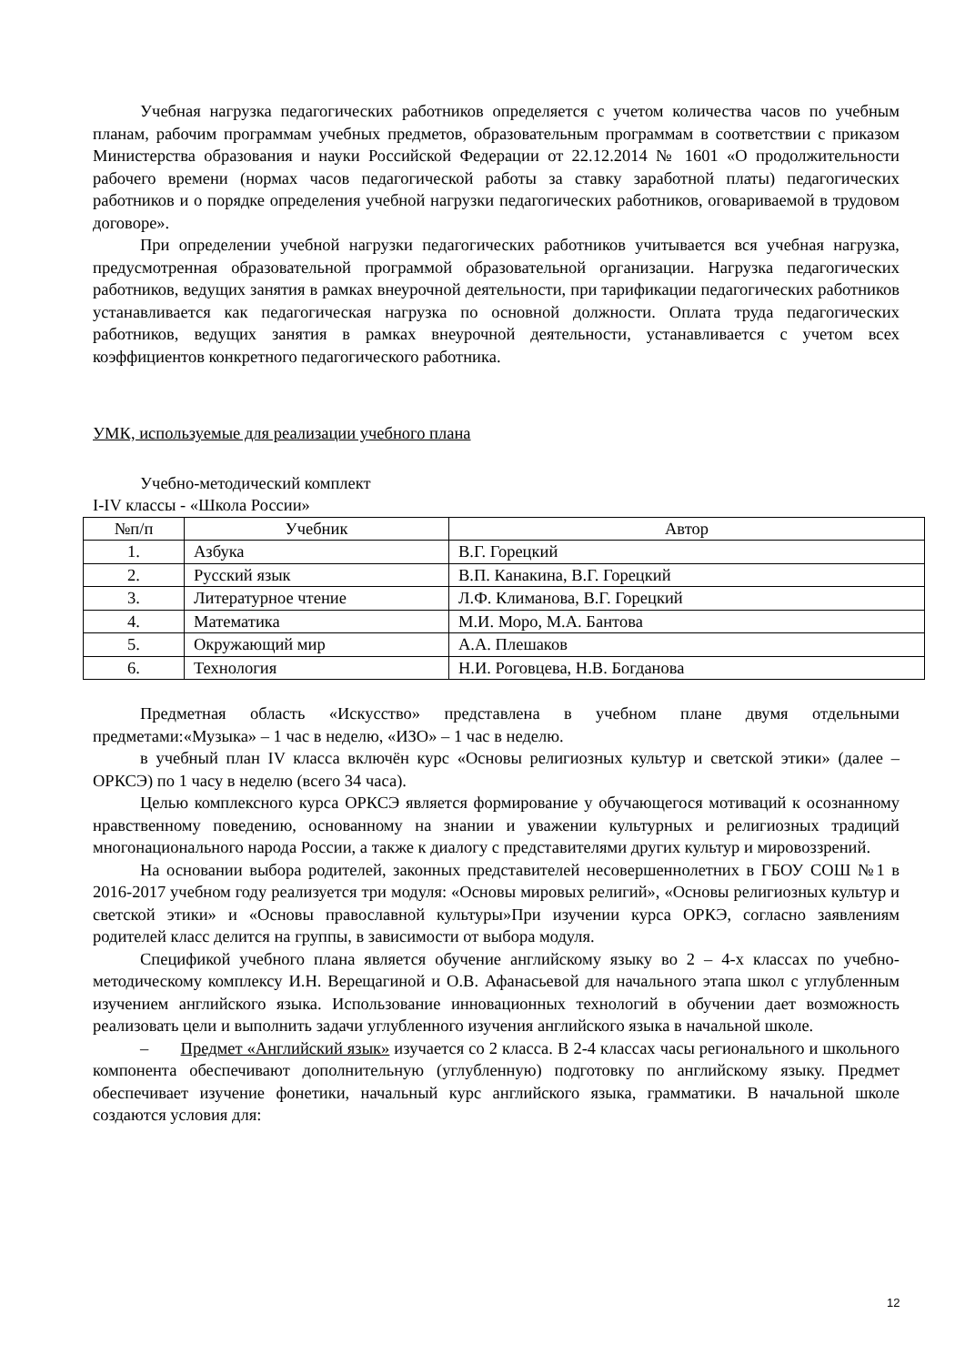Учебная нагрузка педагогических работников определяется с учетом количества часов по учебным планам, рабочим программам учебных предметов, образовательным программам в соответствии с приказом Министерства образования и науки Российской Федерации от 22.12.2014 № 1601 «О продолжительности рабочего времени (нормах часов педагогической работы за ставку заработной платы) педагогических работников и о порядке определения учебной нагрузки педагогических работников, оговариваемой в трудовом договоре».
При определении учебной нагрузки педагогических работников учитывается вся учебная нагрузка, предусмотренная образовательной программой образовательной организации. Нагрузка педагогических работников, ведущих занятия в рамках внеурочной деятельности, при тарификации педагогических работников устанавливается как педагогическая нагрузка по основной должности. Оплата труда педагогических работников, ведущих занятия в рамках внеурочной деятельности, устанавливается с учетом всех коэффициентов конкретного педагогического работника.
УМК, используемые для реализации учебного плана
Учебно-методический комплект
I-IV классы - «Школа России»
| №п/п | Учебник | Автор |
| --- | --- | --- |
| 1. | Азбука | В.Г. Горецкий |
| 2. | Русский язык | В.П. Канакина, В.Г. Горецкий |
| 3. | Литературное чтение | Л.Ф. Климанова, В.Г. Горецкий |
| 4. | Математика | М.И. Моро, М.А. Бантова |
| 5. | Окружающий мир | А.А. Плешаков |
| 6. | Технология | Н.И. Роговцева, Н.В. Богданова |
Предметная область «Искусство» представлена в учебном плане двумя отдельными предметами:«Музыка» – 1 час в неделю, «ИЗО» – 1 час в неделю.
в учебный план IV класса включён курс «Основы религиозных культур и светской этики» (далее – ОРКСЭ) по 1 часу в неделю (всего 34 часа).
Целью комплексного курса ОРКСЭ является формирование у обучающегося мотиваций к осознанному нравственному поведению, основанному на знании и уважении культурных и религиозных традиций многонационального народа России, а также к диалогу с представителями других культур и мировоззрений.
На основании выбора родителей, законных представителей несовершеннолетних в ГБОУ СОШ №1 в 2016-2017 учебном году реализуется три модуля: «Основы мировых религий», «Основы религиозных культур и светской этики» и «Основы православной культуры»При изучении курса ОРКЭ, согласно заявлениям родителей класс делится на группы, в зависимости от выбора модуля.
Спецификой учебного плана является обучение английскому языку во 2 – 4-х классах по учебно-методическому комплексу И.Н. Верещагиной и О.В. Афанасьевой для начального этапа школ с углубленным изучением английского языка. Использование инновационных технологий в обучении дает возможность реализовать цели и выполнить задачи углубленного изучения английского языка в начальной школе.
– Предмет «Английский язык» изучается со 2 класса. В 2-4 классах часы регионального и школьного компонента обеспечивают дополнительную (углубленную) подготовку по английскому языку. Предмет обеспечивает изучение фонетики, начальный курс английского языка, грамматики. В начальной школе создаются условия для:
12